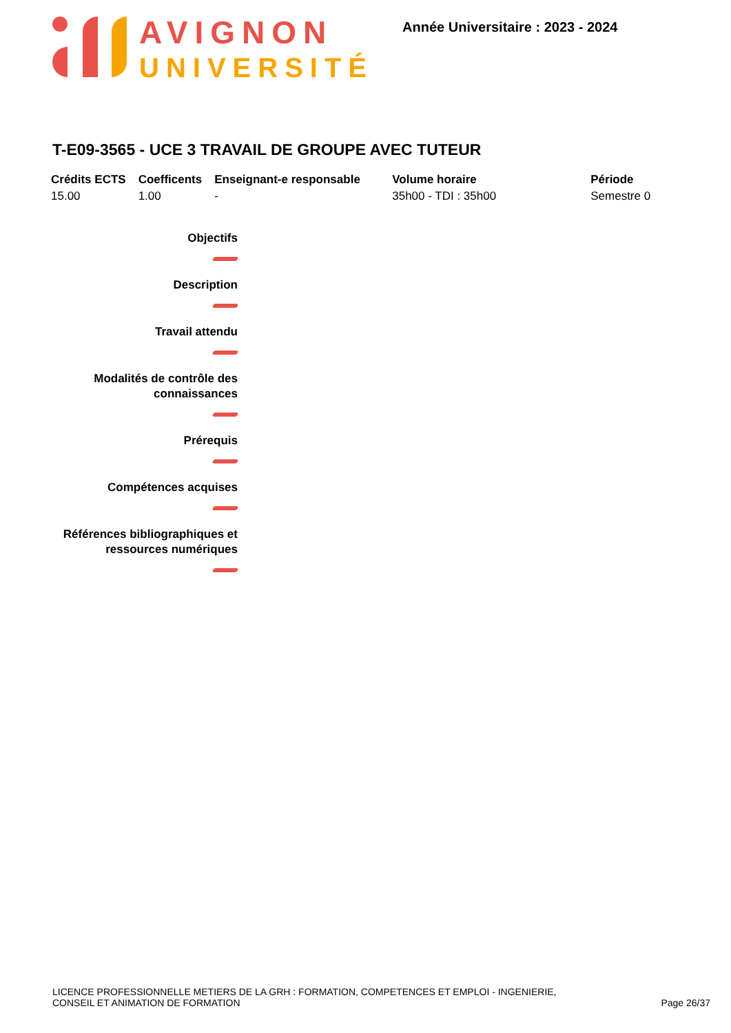AVIGNON
UNIVERSITÉ
Année Universitaire : 2023 - 2024
T-E09-3565 - UCE 3 TRAVAIL DE GROUPE AVEC TUTEUR
| Crédits ECTS | Coefficents | Enseignant-e responsable | Volume horaire | Période |
| --- | --- | --- | --- | --- |
| 15.00 | 1.00 | - | 35h00 - TDI : 35h00 | Semestre 0 |
Objectifs
Description
Travail attendu
Modalités de contrôle des
connaissances
Prérequis
Compétences acquises
Références bibliographiques et
ressources numériques
LICENCE PROFESSIONNELLE METIERS DE LA GRH : FORMATION, COMPETENCES ET EMPLOI - INGENIERIE,
CONSEIL ET ANIMATION DE FORMATION
Page 26/37